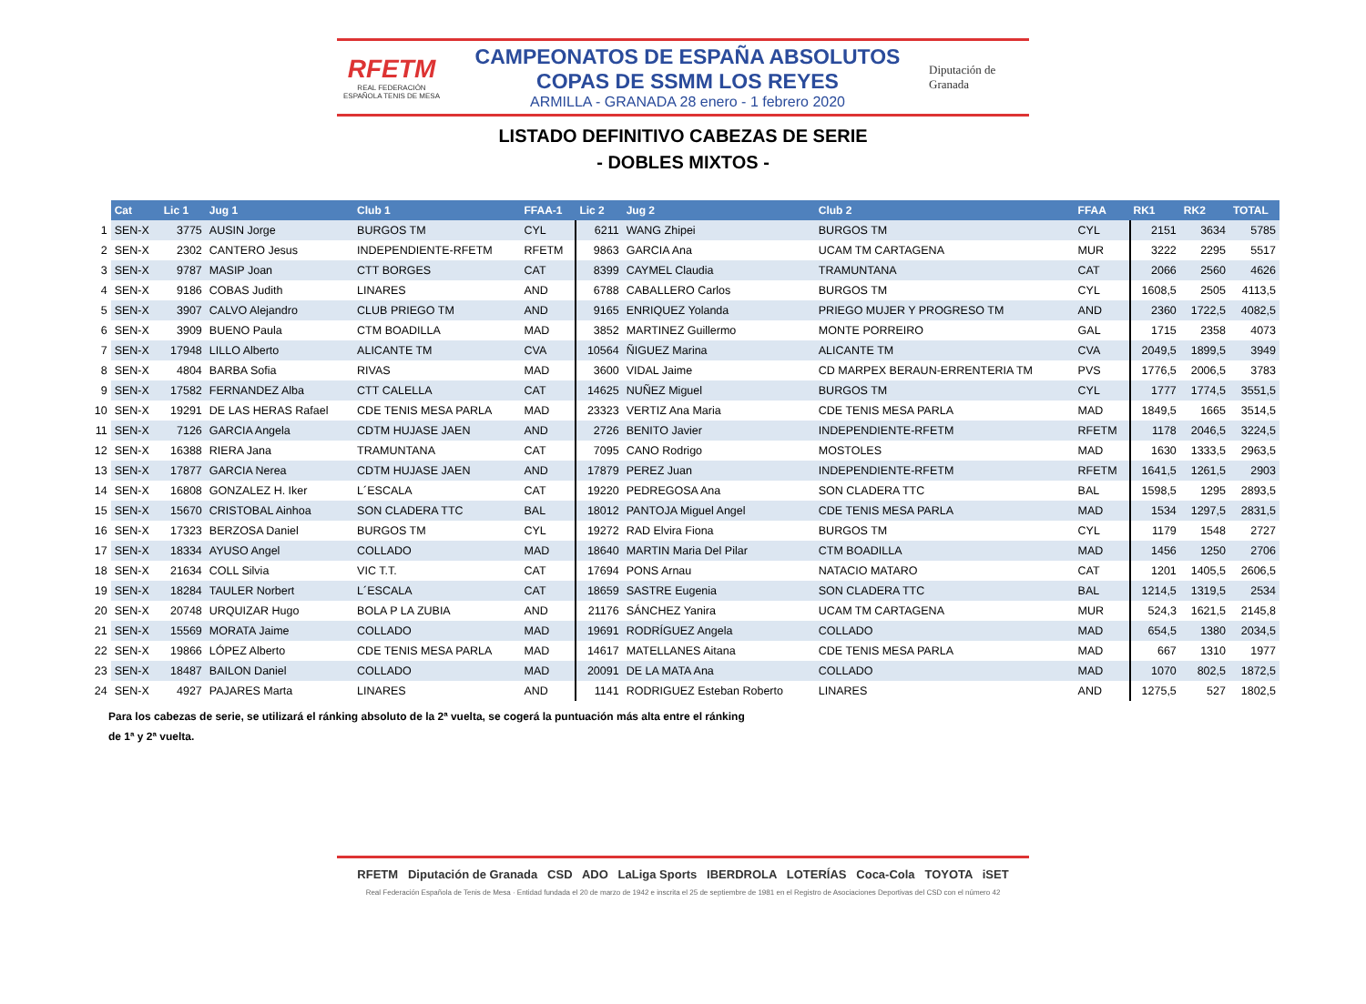RFETM
REAL FEDERACIÓN ESPAÑOLA TENIS DE MESA
CAMPEONATOS DE ESPAÑA ABSOLUTOS
COPAS DE SSMM LOS REYES
ARMILLA - GRANADA 28 enero - 1 febrero 2020
Diputación de Granada
LISTADO DEFINITIVO CABEZAS DE SERIE
- DOBLES MIXTOS -
| | Cat | Lic 1 | Jug 1 | Club 1 | FFAA-1 | Lic 2 | Jug 2 | Club 2 | FFAA | RK1 | RK2 | TOTAL |
| --- | --- | --- | --- | --- | --- | --- | --- | --- | --- | --- | --- | --- |
| 1 | SEN-X | 3775 | AUSIN Jorge | BURGOS TM | CYL | 6211 | WANG Zhipei | BURGOS TM | CYL | 2151 | 3634 | 5785 |
| 2 | SEN-X | 2302 | CANTERO Jesus | INDEPENDIENTE-RFETM | RFETM | 9863 | GARCIA Ana | UCAM TM CARTAGENA | MUR | 3222 | 2295 | 5517 |
| 3 | SEN-X | 9787 | MASIP Joan | CTT BORGES | CAT | 8399 | CAYMEL Claudia | TRAMUNTANA | CAT | 2066 | 2560 | 4626 |
| 4 | SEN-X | 9186 | COBAS Judith | LINARES | AND | 6788 | CABALLERO Carlos | BURGOS TM | CYL | 1608,5 | 2505 | 4113,5 |
| 5 | SEN-X | 3907 | CALVO Alejandro | CLUB PRIEGO TM | AND | 9165 | ENRIQUEZ Yolanda | PRIEGO MUJER Y PROGRESO TM | AND | 2360 | 1722,5 | 4082,5 |
| 6 | SEN-X | 3909 | BUENO Paula | CTM BOADILLA | MAD | 3852 | MARTINEZ Guillermo | MONTE PORREIRO | GAL | 1715 | 2358 | 4073 |
| 7 | SEN-X | 17948 | LILLO Alberto | ALICANTE TM | CVA | 10564 | ÑIGUEZ Marina | ALICANTE TM | CVA | 2049,5 | 1899,5 | 3949 |
| 8 | SEN-X | 4804 | BARBA Sofia | RIVAS | MAD | 3600 | VIDAL Jaime | CD MARPEX BERAUN-ERRENTERIA TM | PVS | 1776,5 | 2006,5 | 3783 |
| 9 | SEN-X | 17582 | FERNANDEZ Alba | CTT CALELLA | CAT | 14625 | NUÑEZ Miguel | BURGOS TM | CYL | 1777 | 1774,5 | 3551,5 |
| 10 | SEN-X | 19291 | DE LAS HERAS Rafael | CDE TENIS MESA PARLA | MAD | 23323 | VERTIZ Ana Maria | CDE TENIS MESA PARLA | MAD | 1849,5 | 1665 | 3514,5 |
| 11 | SEN-X | 7126 | GARCIA Angela | CDTM HUJASE JAEN | AND | 2726 | BENITO Javier | INDEPENDIENTE-RFETM | RFETM | 1178 | 2046,5 | 3224,5 |
| 12 | SEN-X | 16388 | RIERA Jana | TRAMUNTANA | CAT | 7095 | CANO Rodrigo | MOSTOLES | MAD | 1630 | 1333,5 | 2963,5 |
| 13 | SEN-X | 17877 | GARCIA Nerea | CDTM HUJASE JAEN | AND | 17879 | PEREZ Juan | INDEPENDIENTE-RFETM | RFETM | 1641,5 | 1261,5 | 2903 |
| 14 | SEN-X | 16808 | GONZALEZ H. Iker | L´ESCALA | CAT | 19220 | PEDREGOSA Ana | SON CLADERA TTC | BAL | 1598,5 | 1295 | 2893,5 |
| 15 | SEN-X | 15670 | CRISTOBAL Ainhoa | SON CLADERA TTC | BAL | 18012 | PANTOJA Miguel Angel | CDE TENIS MESA PARLA | MAD | 1534 | 1297,5 | 2831,5 |
| 16 | SEN-X | 17323 | BERZOSA Daniel | BURGOS TM | CYL | 19272 | RAD Elvira Fiona | BURGOS TM | CYL | 1179 | 1548 | 2727 |
| 17 | SEN-X | 18334 | AYUSO Angel | COLLADO | MAD | 18640 | MARTIN Maria Del Pilar | CTM BOADILLA | MAD | 1456 | 1250 | 2706 |
| 18 | SEN-X | 21634 | COLL Silvia | VIC T.T. | CAT | 17694 | PONS Arnau | NATACIO MATARO | CAT | 1201 | 1405,5 | 2606,5 |
| 19 | SEN-X | 18284 | TAULER Norbert | L´ESCALA | CAT | 18659 | SASTRE Eugenia | SON CLADERA TTC | BAL | 1214,5 | 1319,5 | 2534 |
| 20 | SEN-X | 20748 | URQUIZAR Hugo | BOLA P LA ZUBIA | AND | 21176 | SÁNCHEZ Yanira | UCAM TM CARTAGENA | MUR | 524,3 | 1621,5 | 2145,8 |
| 21 | SEN-X | 15569 | MORATA Jaime | COLLADO | MAD | 19691 | RODRÍGUEZ Angela | COLLADO | MAD | 654,5 | 1380 | 2034,5 |
| 22 | SEN-X | 19866 | LÓPEZ Alberto | CDE TENIS MESA PARLA | MAD | 14617 | MATELLANES Aitana | CDE TENIS MESA PARLA | MAD | 667 | 1310 | 1977 |
| 23 | SEN-X | 18487 | BAILON Daniel | COLLADO | MAD | 20091 | DE LA MATA Ana | COLLADO | MAD | 1070 | 802,5 | 1872,5 |
| 24 | SEN-X | 4927 | PAJARES Marta | LINARES | AND | 1141 | RODRIGUEZ Esteban Roberto | LINARES | AND | 1275,5 | 527 | 1802,5 |
Para los cabezas de serie, se utilizará el ránking absoluto de la 2ª vuelta, se cogerá la puntuación más alta entre el ránking
de 1ª y 2ª vuelta.
RFETM Diputación de Granada CSD ADO LaLiga Sports IBERDROLA LOTERÍAS Coca-Cola TOYOTA iSET
Real Federación Española de Tenis de Mesa · Entidad fundada el 20 de marzo de 1942 e inscrita el 25 de septiembre de 1981 en el Registro de Asociaciones Deportivas del CSD con el número 42